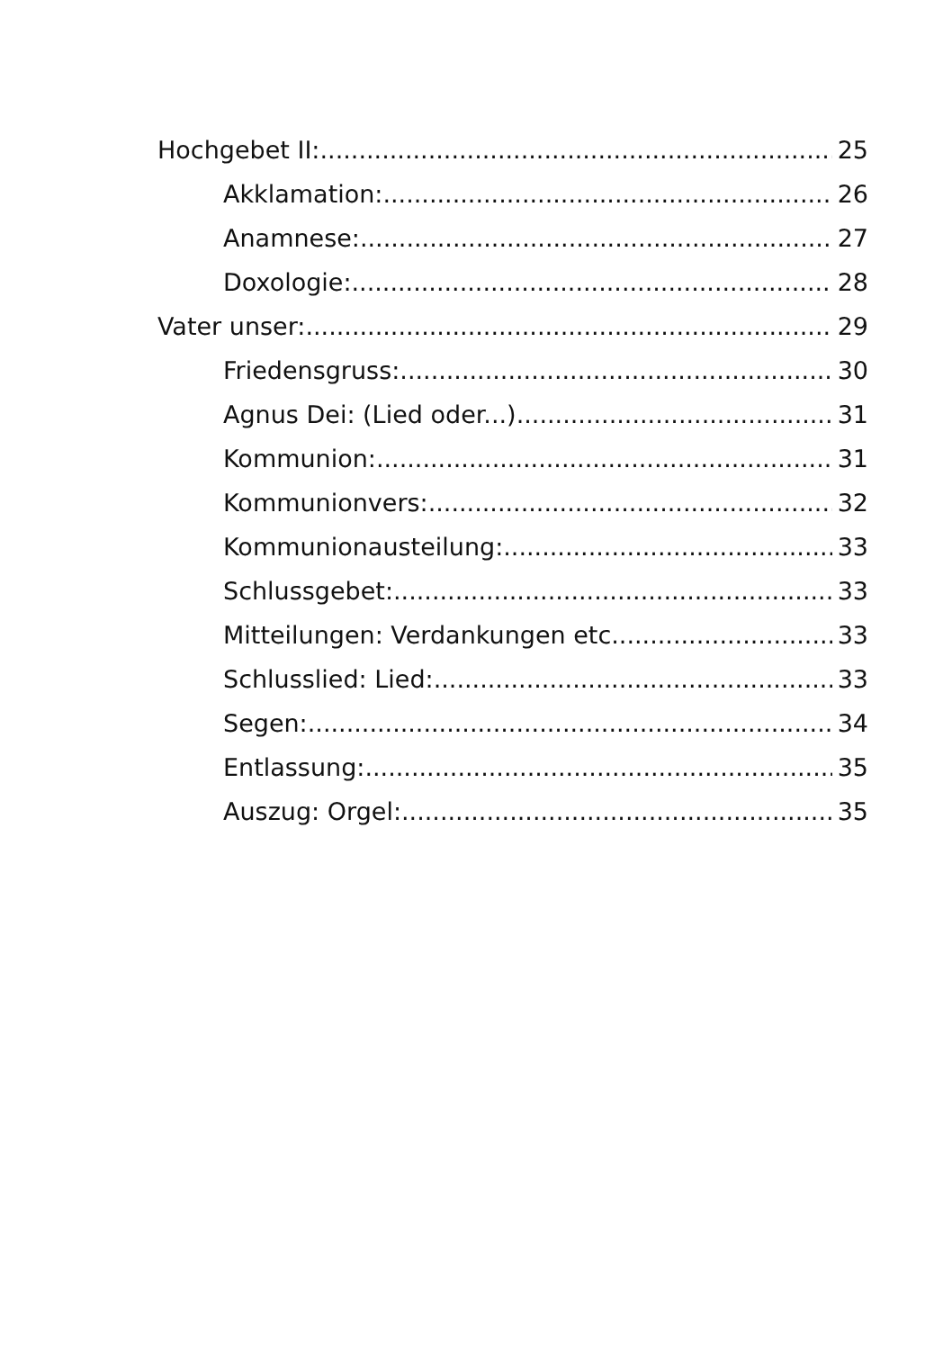Hochgebet II: 25
Akklamation: 26
Anamnese: 27
Doxologie: 28
Vater unser: 29
Friedensgruss: 30
Agnus Dei: (Lied oder...) 31
Kommunion: 31
Kommunionvers: 32
Kommunionausteilung: 33
Schlussgebet: 33
Mitteilungen: Verdankungen etc. 33
Schlusslied: Lied: 33
Segen: 34
Entlassung: 35
Auszug: Orgel: 35